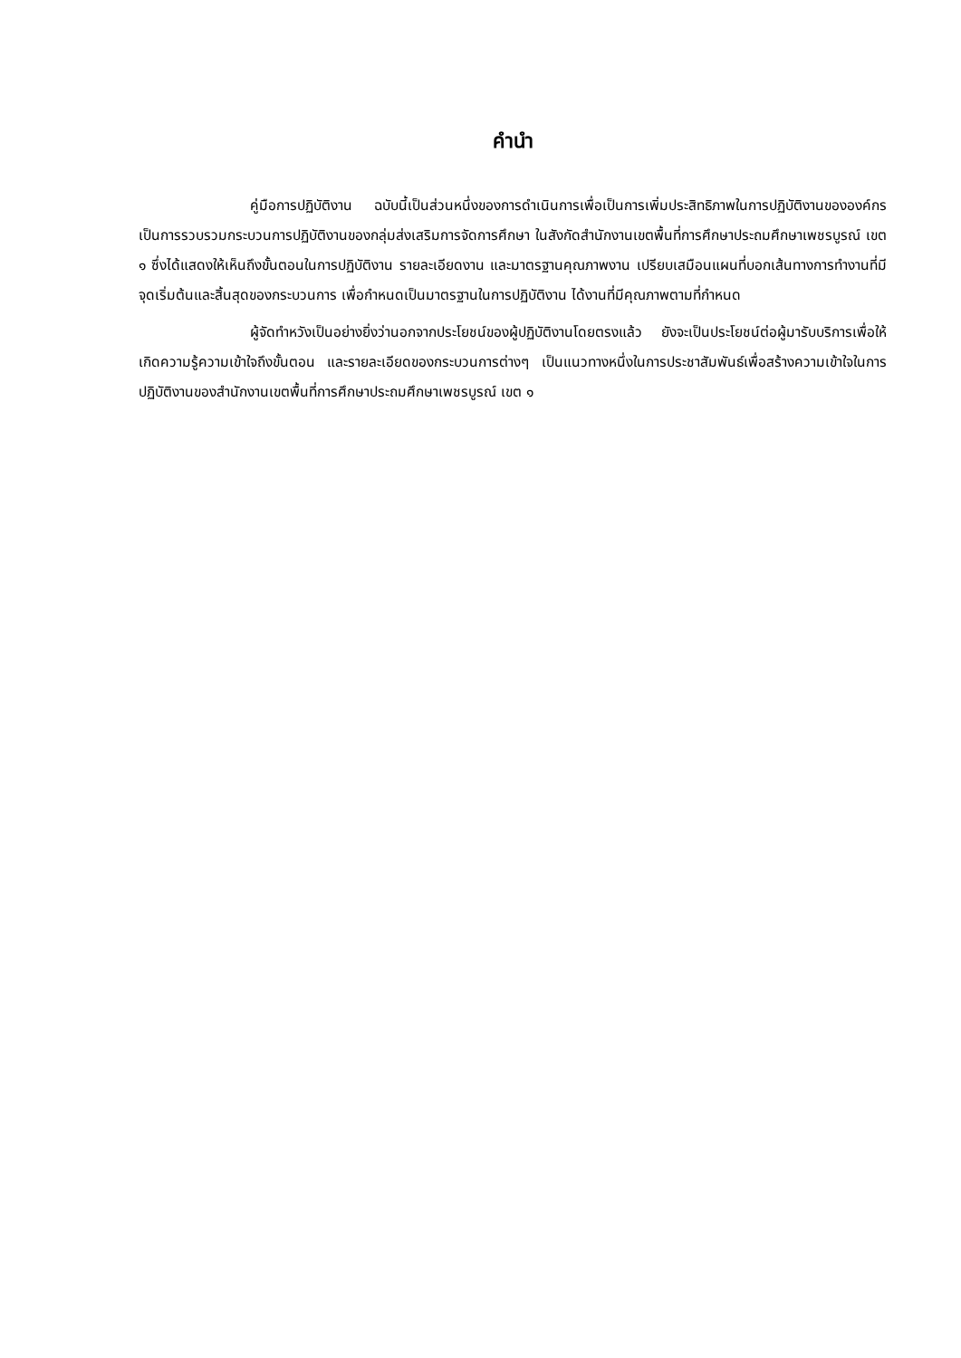คำนำ
คู่มือการปฏิบัติงาน ฉบับนี้เป็นส่วนหนึ่งของการดำเนินการเพื่อเป็นการเพิ่มประสิทธิภาพในการปฏิบัติงานขององค์กร เป็นการรวบรวมกระบวนการปฏิบัติงานของกลุ่มส่งเสริมการจัดการศึกษา ในสังกัดสำนักงานเขตพื้นที่การศึกษาประถมศึกษาเพชรบูรณ์ เขต ๑ ซึ่งได้แสดงให้เห็นถึงขั้นตอนในการปฏิบัติงาน รายละเอียดงาน และมาตรฐานคุณภาพงาน เปรียบเสมือนแผนที่บอกเส้นทางการทำงานที่มีจุดเริ่มต้นและสิ้นสุดของกระบวนการ เพื่อกำหนดเป็นมาตรฐานในการปฏิบัติงาน ได้งานที่มีคุณภาพตามที่กำหนด
ผู้จัดทำหวังเป็นอย่างยิ่งว่านอกจากประโยชน์ของผู้ปฏิบัติงานโดยตรงแล้ว ยังจะเป็นประโยชน์ต่อผู้มารับบริการเพื่อให้เกิดความรู้ความเข้าใจถึงขั้นตอน และรายละเอียดของกระบวนการต่างๆ เป็นแนวทางหนึ่งในการประชาสัมพันธ์เพื่อสร้างความเข้าใจในการปฏิบัติงานของสำนักงานเขตพื้นที่การศึกษาประถมศึกษาเพชรบูรณ์ เขต ๑